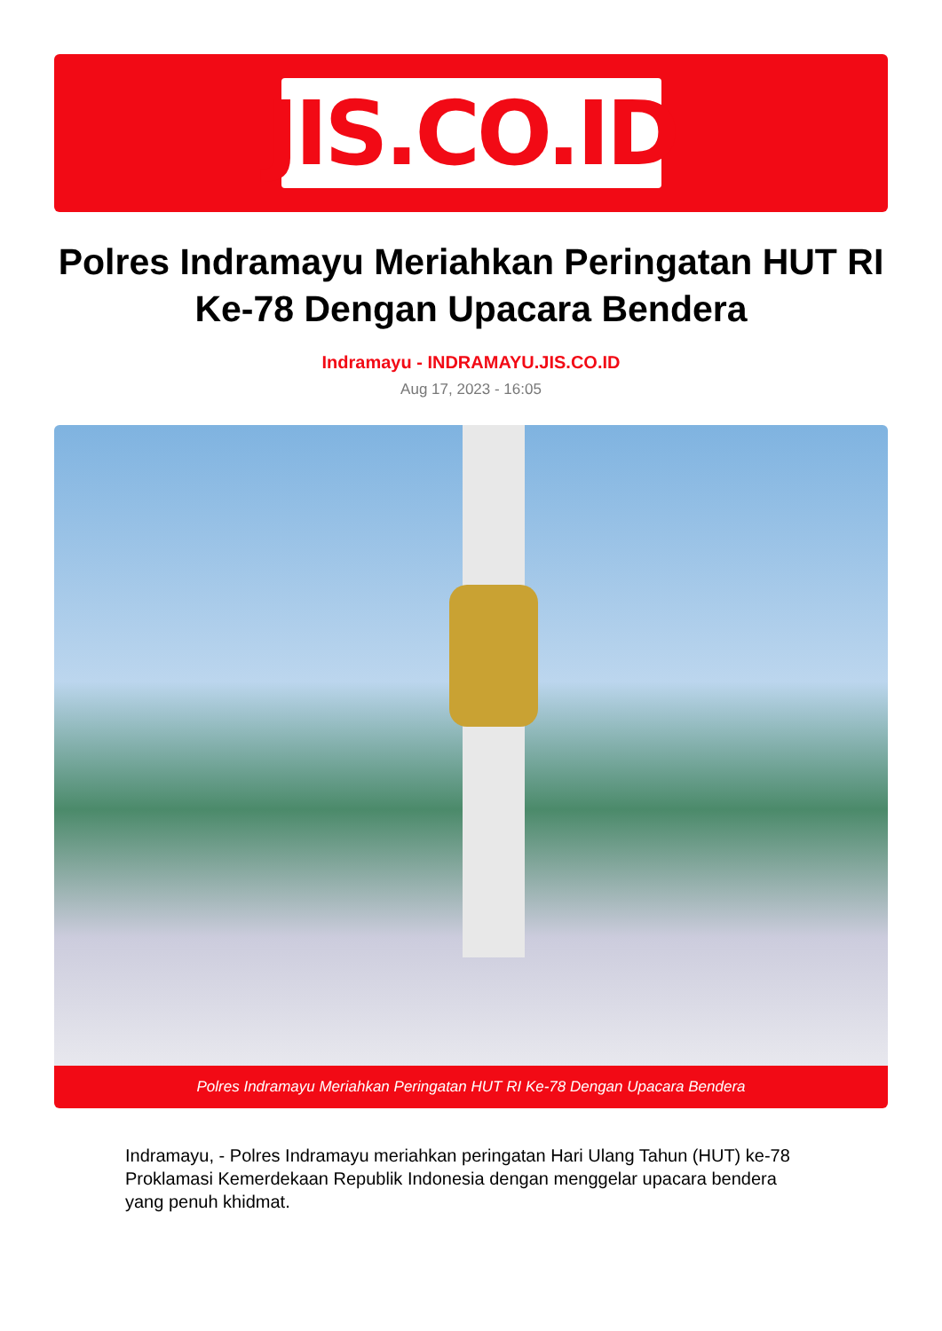JIS.CO.ID
Polres Indramayu Meriahkan Peringatan HUT RI Ke-78 Dengan Upacara Bendera
Indramayu - INDRAMAYU.JIS.CO.ID
Aug 17, 2023 - 16:05
Polres Indramayu Meriahkan Peringatan HUT RI Ke-78 Dengan Upacara Bendera
Indramayu, - Polres Indramayu meriahkan peringatan Hari Ulang Tahun (HUT) ke-78 Proklamasi Kemerdekaan Republik Indonesia dengan menggelar upacara bendera yang penuh khidmat.